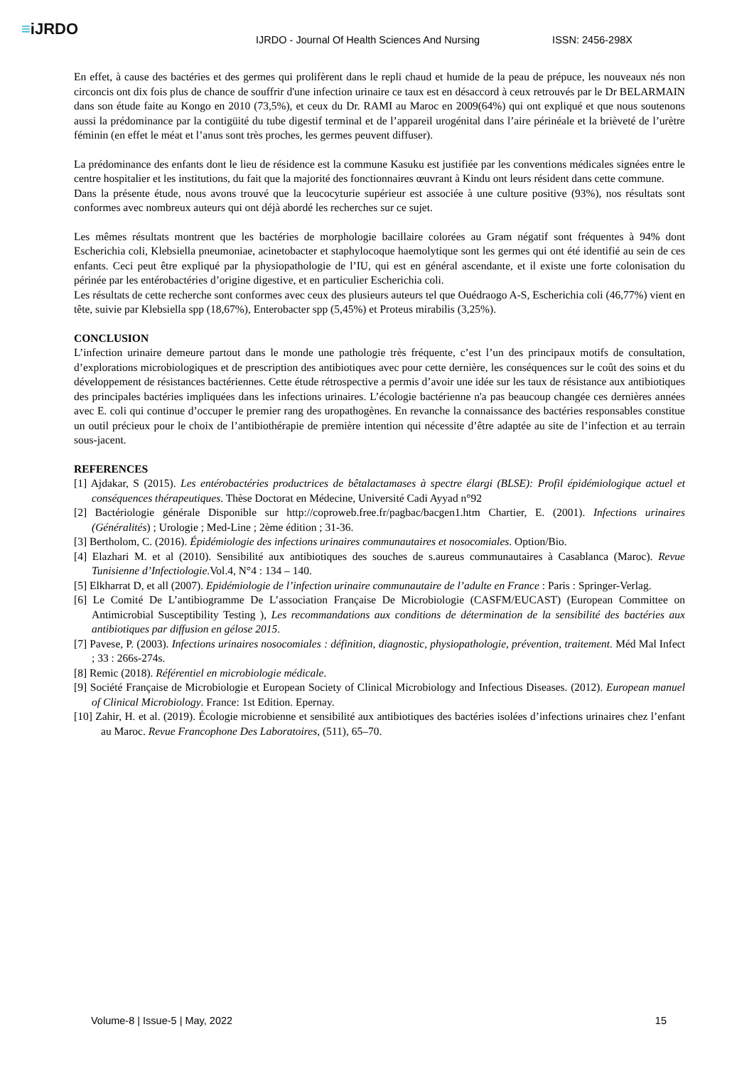≡iJRDO
IJRDO - Journal Of Health Sciences And Nursing
ISSN: 2456-298X
En effet, à cause des bactéries et des germes qui prolifèrent dans le repli chaud et humide de la peau de prépuce, les nouveaux nés non circoncis ont dix fois plus de chance de souffrir d'une infection urinaire ce taux est en désaccord à ceux retrouvés par le Dr BELARMAIN dans son étude faite au Kongo en 2010 (73,5%), et ceux du Dr. RAMI au Maroc en 2009(64%) qui ont expliqué et que nous soutenons aussi la prédominance par la contigüité du tube digestif terminal et de l’appareil urogénital dans l’aire périnéale et la brièveté de l’urètre féminin (en effet le méat et l’anus sont très proches, les germes peuvent diffuser).
La prédominance des enfants dont le lieu de résidence est la commune Kasuku est justifiée par les conventions médicales signées entre le centre hospitalier et les institutions, du fait que la majorité des fonctionnaires œuvrant à Kindu ont leurs résident dans cette commune.
Dans la présente étude, nous avons trouvé que la leucocyturie supérieur est associée à une culture positive (93%), nos résultats sont conformes avec nombreux auteurs qui ont déjà abordé les recherches sur ce sujet.
Les mêmes résultats montrent que les bactéries de morphologie bacillaire colorées au Gram négatif sont fréquentes à 94% dont Escherichia coli, Klebsiella pneumoniae, acinetobacter et staphylocoque haemolytique sont les germes qui ont été identifié au sein de ces enfants. Ceci peut être expliqué par la physiopathologie de l’IU, qui est en général ascendante, et il existe une forte colonisation du périnée par les entérobactéries d’origine digestive, et en particulier Escherichia coli.
Les résultats de cette recherche sont conformes avec ceux des plusieurs auteurs tel que Ouédraogo A-S, Escherichia coli (46,77%) vient en tête, suivie par Klebsiella spp (18,67%), Enterobacter spp (5,45%) et Proteus mirabilis (3,25%).
CONCLUSION
L’infection urinaire demeure partout dans le monde une pathologie très fréquente, c’est l’un des principaux motifs de consultation, d’explorations microbiologiques et de prescription des antibiotiques avec pour cette dernière, les conséquences sur le coût des soins et du développement de résistances bactériennes. Cette étude rétrospective a permis d’avoir une idée sur les taux de résistance aux antibiotiques des principales bactéries impliquées dans les infections urinaires. L’écologie bactérienne n'a pas beaucoup changée ces dernières années avec E. coli qui continue d’occuper le premier rang des uropathogènes. En revanche la connaissance des bactéries responsables constitue un outil précieux pour le choix de l’antibiothérapie de première intention qui nécessite d’être adaptée au site de l’infection et au terrain sous-jacent.
REFERENCES
[1] Ajdakar, S (2015). Les entérobactéries productrices de bêtalactamases à spectre élargi (BLSE): Profil épidémiologique actuel et conséquences thérapeutiques. Thèse Doctorat en Médecine, Université Cadi Ayyad n°92
[2] Bactériologie générale Disponible sur http://coproweb.free.fr/pagbac/bacgen1.htm Chartier, E. (2001). Infections urinaires (Généralités) ; Urologie ; Med-Line ; 2ème édition ; 31-36.
[3] Bertholom, C. (2016). Épidémiologie des infections urinaires communautaires et nosocomiales. Option/Bio.
[4] Elazhari M. et al (2010). Sensibilité aux antibiotiques des souches de s.aureus communautaires à Casablanca (Maroc). Revue Tunisienne d’Infectiologie.Vol.4, N°4 : 134 – 140.
[5] Elkharrat D, et all (2007). Epidémiologie de l’infection urinaire communautaire de l’adulte en France : Paris : Springer-Verlag.
[6] Le Comité De L’antibiogramme De L’association Française De Microbiologie (CASFM/EUCAST) (European Committee on Antimicrobial Susceptibility Testing ), Les recommandations aux conditions de détermination de la sensibilité des bactéries aux antibiotiques par diffusion en gélose 2015.
[7] Pavese, P. (2003). Infections urinaires nosocomiales : définition, diagnostic, physiopathologie, prévention, traitement. Méd Mal Infect ; 33 : 266s-274s.
[8] Remic (2018). Référentiel en microbiologie médicale.
[9] Société Française de Microbiologie et European Society of Clinical Microbiology and Infectious Diseases. (2012). European manuel of Clinical Microbiology. France: 1st Edition. Epernay.
[10] Zahir, H. et al. (2019). Écologie microbienne et sensibilité aux antibiotiques des bactéries isolées d’infections urinaires chez l’enfant au Maroc. Revue Francophone Des Laboratoires, (511), 65–70.
Volume-8 | Issue-5 | May, 2022 15